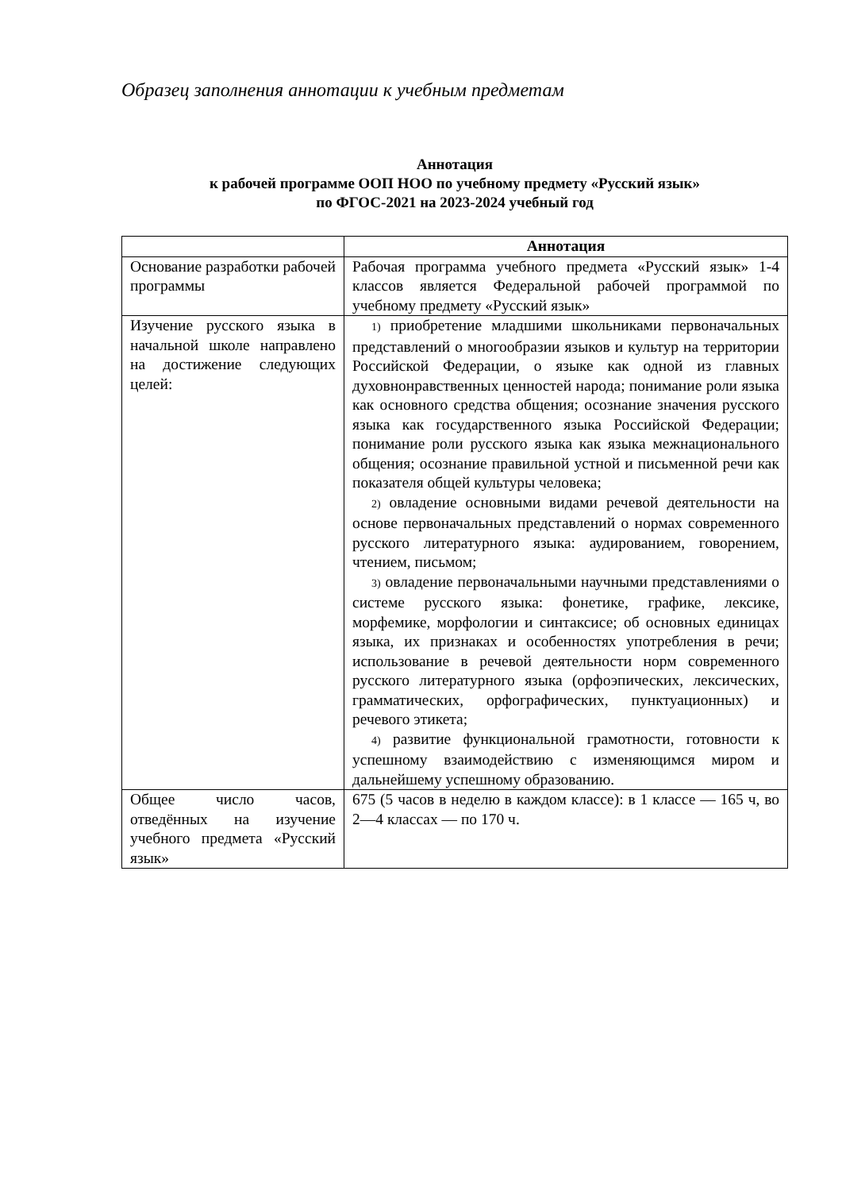Образец заполнения аннотации к учебным предметам
Аннотация
к рабочей программе ООП НОО по учебному предмету «Русский язык»
по ФГОС-2021 на 2023-2024 учебный год
| | Аннотация |
| Основание разработки рабочей программы | Рабочая программа учебного предмета «Русский язык» 1-4 классов является Федеральной рабочей программой по учебному предмету «Русский язык» |
| Изучение русского языка в начальной школе направлено на достижение следующих целей: | 1) приобретение младшими школьниками первоначальных представлений о многообразии языков и культур на территории Российской Федерации, о языке как одной из главных духовнонравственных ценностей народа; понимание роли языка как основного средства общения; осознание значения русского языка как государственного языка Российской Федерации; понимание роли русского языка как языка межнационального общения; осознание правильной устной и письменной речи как показателя общей культуры человека; 2) овладение основными видами речевой деятельности на основе первоначальных представлений о нормах современного русского литературного языка: аудированием, говорением, чтением, письмом; 3) овладение первоначальными научными представлениями о системе русского языка: фонетике, графике, лексике, морфемике, морфологии и синтаксисе; об основных единицах языка, их признаках и особенностях употребления в речи; использование в речевой деятельности норм современного русского литературного языка (орфоэпических, лексических, грамматических, орфографических, пунктуационных) и речевого этикета; 4) развитие функциональной грамотности, готовности к успешному взаимодействию с изменяющимся миром и дальнейшему успешному образованию. |
| Общее число часов, отведённых на изучение учебного предмета «Русский язык» | 675 (5 часов в неделю в каждом классе): в 1 классе — 165 ч, во 2—4 классах — по 170 ч. |